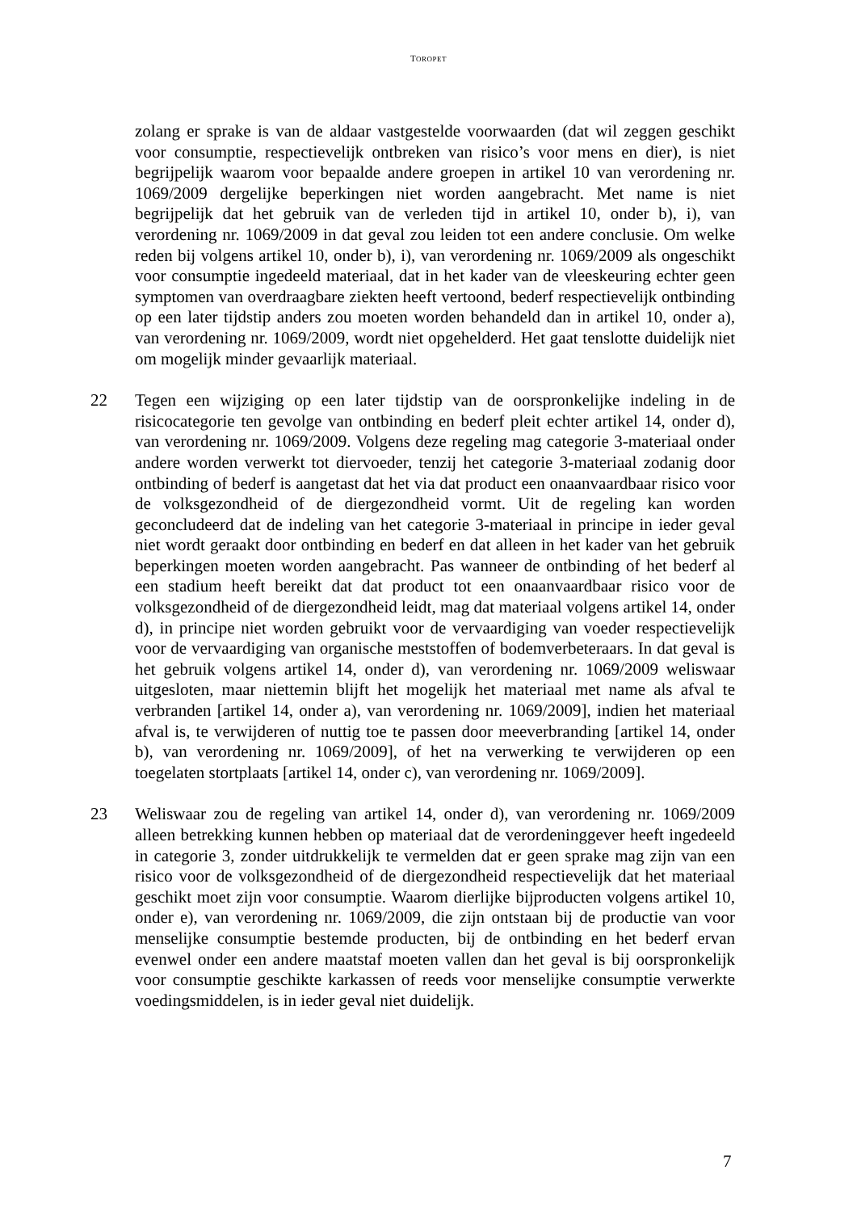TOROPET
zolang er sprake is van de aldaar vastgestelde voorwaarden (dat wil zeggen geschikt voor consumptie, respectievelijk ontbreken van risico’s voor mens en dier), is niet begrijpelijk waarom voor bepaalde andere groepen in artikel 10 van verordening nr. 1069/2009 dergelijke beperkingen niet worden aangebracht. Met name is niet begrijpelijk dat het gebruik van de verleden tijd in artikel 10, onder b), i), van verordening nr. 1069/2009 in dat geval zou leiden tot een andere conclusie. Om welke reden bij volgens artikel 10, onder b), i), van verordening nr. 1069/2009 als ongeschikt voor consumptie ingedeeld materiaal, dat in het kader van de vleeskeuring echter geen symptomen van overdraagbare ziekten heeft vertoond, bederf respectievelijk ontbinding op een later tijdstip anders zou moeten worden behandeld dan in artikel 10, onder a), van verordening nr. 1069/2009, wordt niet opgehelderd. Het gaat tenslotte duidelijk niet om mogelijk minder gevaarlijk materiaal.
22 Tegen een wijziging op een later tijdstip van de oorspronkelijke indeling in de risicocategorie ten gevolge van ontbinding en bederf pleit echter artikel 14, onder d), van verordening nr. 1069/2009. Volgens deze regeling mag categorie 3-materiaal onder andere worden verwerkt tot diervoeder, tenzij het categorie 3-materiaal zodanig door ontbinding of bederf is aangetast dat het via dat product een onaanvaardbaar risico voor de volksgezondheid of de diergezondheid vormt. Uit de regeling kan worden geconcludeerd dat de indeling van het categorie 3-materiaal in principe in ieder geval niet wordt geraakt door ontbinding en bederf en dat alleen in het kader van het gebruik beperkingen moeten worden aangebracht. Pas wanneer de ontbinding of het bederf al een stadium heeft bereikt dat dat product tot een onaanvaardbaar risico voor de volksgezondheid of de diergezondheid leidt, mag dat materiaal volgens artikel 14, onder d), in principe niet worden gebruikt voor de vervaardiging van voeder respectievelijk voor de vervaardiging van organische meststoffen of bodemverbeteraars. In dat geval is het gebruik volgens artikel 14, onder d), van verordening nr. 1069/2009 weliswaar uitgesloten, maar niettemin blijft het mogelijk het materiaal met name als afval te verbranden [artikel 14, onder a), van verordening nr. 1069/2009], indien het materiaal afval is, te verwijderen of nuttig toe te passen door meeverbranding [artikel 14, onder b), van verordening nr. 1069/2009], of het na verwerking te verwijderen op een toegelaten stortplaats [artikel 14, onder c), van verordening nr. 1069/2009].
23 Weliswaar zou de regeling van artikel 14, onder d), van verordening nr. 1069/2009 alleen betrekking kunnen hebben op materiaal dat de verordeninggever heeft ingedeeld in categorie 3, zonder uitdrukkelijk te vermelden dat er geen sprake mag zijn van een risico voor de volksgezondheid of de diergezondheid respectievelijk dat het materiaal geschikt moet zijn voor consumptie. Waarom dierlijke bijproducten volgens artikel 10, onder e), van verordening nr. 1069/2009, die zijn ontstaan bij de productie van voor menselijke consumptie bestemde producten, bij de ontbinding en het bederf ervan evenwel onder een andere maatstaf moeten vallen dan het geval is bij oorspronkelijk voor consumptie geschikte karkassen of reeds voor menselijke consumptie verwerkte voedingsmiddelen, is in ieder geval niet duidelijk.
7